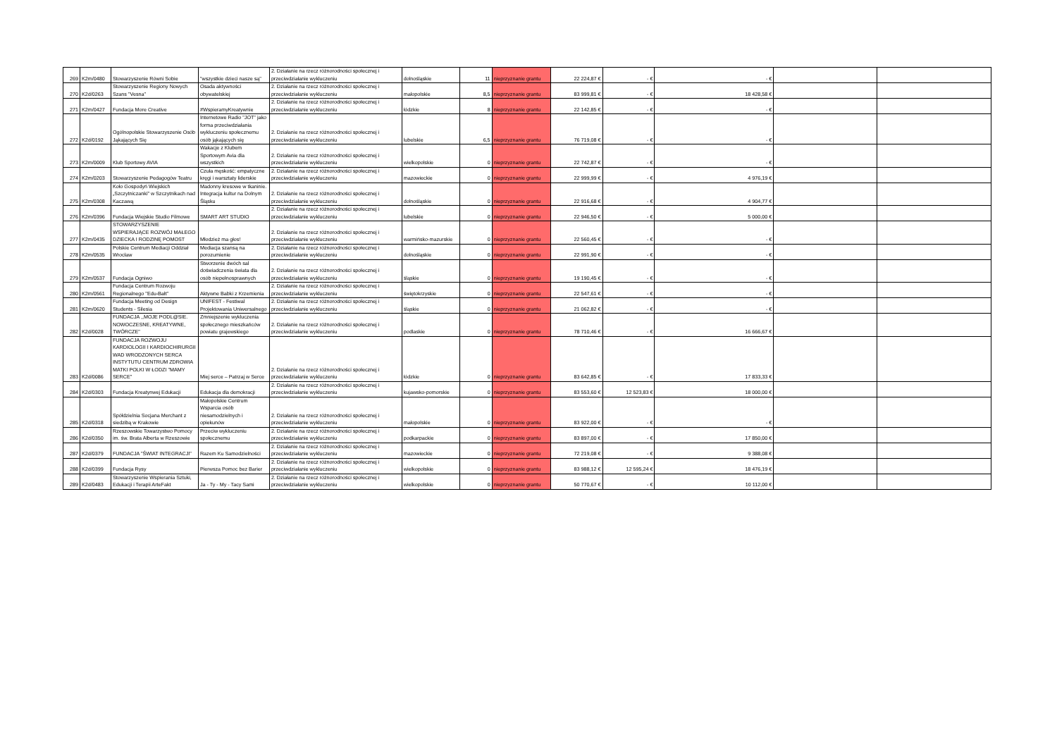| 269 | K2m/0480 | Stowarzyszenie Równi Sobie | "wszystkie dzieci nasze są" | 2. Działanie na rzecz różnorodności społecznej i przeciwdziałanie wykluczeniu | dolnośląskie | 11 | nieprzyznanie grantu | 22 224,87 € | - € | - € | | |
| 270 | K2d/0263 | Stowarzyszenie Regiony Nowych Szans "Vesna" | Osada aktywności obywatelskiej | 2. Działanie na rzecz różnorodności społecznej i przeciwdziałanie wykluczeniu | małopolskie | 8,5 | nieprzyznanie grantu | 83 999,81 € | - € | 18 428,58 € | | |
| 271 | K2m/0427 | Fundacja More Creative | #WspieramyKreatywnie | 2. Działanie na rzecz różnorodności społecznej i przeciwdziałanie wykluczeniu | łódzkie | 8 | nieprzyznanie grantu | 22 142,85 € | - € | - € | | |
| 272 | K2d/0192 | Ogólnopolskie Stowarzyszenie Osób Jąkających Się | Internetowe Radio "JOT" jako forma przeciwdziałania wykluczeniu społecznemu osób jąkających się | 2. Działanie na rzecz różnorodności społecznej i przeciwdziałanie wykluczeniu | lubelskie | 6,5 | nieprzyznanie grantu | 76 719,08 € | - € | - € | | |
| 273 | K2m/0009 | Klub Sportowy AVIA | Wakacje z Klubem Sportowym Avia dla wszystkich | 2. Działanie na rzecz różnorodności społecznej i przeciwdziałanie wykluczeniu | wielkopolskie | 0 | nieprzyznanie grantu | 22 742,87 € | - € | - € | | |
| 274 | K2m/0203 | Stowarzyszenie Pedagogów Teatru | Czuła męskość: empatyczne kręgi i warsztaty liderskie | 2. Działanie na rzecz różnorodności społecznej i przeciwdziałanie wykluczeniu | mazowieckie | 0 | nieprzyznanie grantu | 22 999,99 € | - € | 4 976,19 € | | |
| 275 | K2m/0308 | Koło Gospodyń Wiejskich „Szczytniczanki” w Szczytnikach nad Kaczawą | Madonny kresowe w tkaninie. Integracja kultur na Dolnym Śląsku | 2. Działanie na rzecz różnorodności społecznej i przeciwdziałanie wykluczeniu | dolnośląskie | 0 | nieprzyznanie grantu | 22 916,68 € | - € | 4 904,77 € | | |
| 276 | K2m/0396 | Fundacja Wiejskie Studio Filmowe | SMART ART STUDIO | 2. Działanie na rzecz różnorodności społecznej i przeciwdziałanie wykluczeniu | lubelskie | 0 | nieprzyznanie grantu | 22 946,50 € | - € | 5 000,00 € | | |
| 277 | K2m/0435 | STOWARZYSZENIE WSPIERAJĄCE ROZWÓJ MAŁEGO DZIECKA I RODZINĘ POMOST | Młodzież ma głos! | 2. Działanie na rzecz różnorodności społecznej i przeciwdziałanie wykluczeniu | warmińsko-mazurskie | 0 | nieprzyznanie grantu | 22 560,45 € | - € | - € | | |
| 278 | K2m/0535 | Polskie Centrum Mediacji Oddział Wrocław | Mediacja szansą na porozumienie | 2. Działanie na rzecz różnorodności społecznej i przeciwdziałanie wykluczeniu | dolnośląskie | 0 | nieprzyznanie grantu | 22 991,90 € | - € | - € | | |
| 279 | K2m/0537 | Fundacja Ogniwo | Stworzenie dwóch sal doświadczenia świata dla osób niepełnosprawnych | 2. Działanie na rzecz różnorodności społecznej i przeciwdziałanie wykluczeniu | śląskie | 0 | nieprzyznanie grantu | 19 190,45 € | - € | - € | | |
| 280 | K2m/0561 | Fundacja Centrum Rozwoju Regionalnego "Edu-Bałt" | Aktywne Babki z Krzemienia | 2. Działanie na rzecz różnorodności społecznej i przeciwdziałanie wykluczeniu | świętokrzyskie | 0 | nieprzyznanie grantu | 22 547,61 € | - € | - € | | |
| 281 | K2m/0620 | Fundacja Meeting od Design Students - Silesia | UNIFEST - Festiwal Projektowania Uniwersalnego | 2. Działanie na rzecz różnorodności społecznej i przeciwdziałanie wykluczeniu | śląskie | 0 | nieprzyznanie grantu | 21 062,82 € | - € | - € | | |
| 282 | K2d/0028 | FUNDACJA ,,MOJE PODL@SIE. NOWOCZESNE, KREATYWNE, TWÓRCZE" | Zmniejszenie wykluczenia społecznego mieszkańców powiatu grajewskiego | 2. Działanie na rzecz różnorodności społecznej i przeciwdziałanie wykluczeniu | podlaskie | 0 | nieprzyznanie grantu | 78 710,46 € | - € | 16 666,67 € | | |
| 283 | K2d/0086 | FUNDACJA ROZWOJU KARDIOLOGII I KARDIOCHIRURGII WAD WRODZONYCH SERCA INSTYTUTU CENTRUM ZDROWIA MATKI POLKI W ŁODZI "MAMY SERCE" | Miej serce – Patrzaj w Serce | 2. Działanie na rzecz różnorodności społecznej i przeciwdziałanie wykluczeniu | łódzkie | 0 | nieprzyznanie grantu | 83 642,85 € | - € | 17 833,33 € | | |
| 284 | K2d/0303 | Fundacja Kreatynwej Edukacji | Edukacja dla demokracji | 2. Działanie na rzecz różnorodności społecznej i przeciwdziałanie wykluczeniu | kujawsko-pomorskie | 0 | nieprzyznanie grantu | 83 553,60 € | 12 523,83 € | 18 000,00 € | | |
| 285 | K2d/0318 | Spółdzielnia Socjana Merchant z siedzibą w Krakowie | Małopolskie Centrum Wsparcia osób niesamodzielnych i opiekunów | 2. Działanie na rzecz różnorodności społecznej i przeciwdziałanie wykluczeniu | małopolskie | 0 | nieprzyznanie grantu | 83 922,00 € | - € | - € | | |
| 286 | K2d/0350 | Rzeszowskie Towarzystwo Pomocy im. św. Brata Alberta w Rzeszowie | Przeciw wykluczeniu społecznemu | 2. Działanie na rzecz różnorodności społecznej i przeciwdziałanie wykluczeniu | podkarpackie | 0 | nieprzyznanie grantu | 83 897,00 € | - € | 17 850,00 € | | |
| 287 | K2d/0379 | FUNDACJA "ŚWIAT INTEGRACJI" | Razem Ku Samodzielności | 2. Działanie na rzecz różnorodności społecznej i przeciwdziałanie wykluczeniu | mazowieckie | 0 | nieprzyznanie grantu | 72 219,08 € | - € | 9 388,08 € | | |
| 288 | K2d/0399 | Fundacja Rysy | Pierwsza Pomoc bez Barier | 2. Działanie na rzecz różnorodności społecznej i przeciwdziałanie wykluczeniu | wielkopolskie | 0 | nieprzyznanie grantu | 83 988,12 € | 12 595,24 € | 18 476,19 € | | |
| 289 | K2d/0483 | Stowarzyszenie Wspierania Sztuki, Edukacji i Terapii ArteFakt | Ja - Ty - My - Tacy Sami | 2. Działanie na rzecz różnorodności społecznej i przeciwdziałanie wykluczeniu | wielkopolskie | 0 | nieprzyznanie grantu | 50 770,67 € | - € | 10 112,00 € | | |